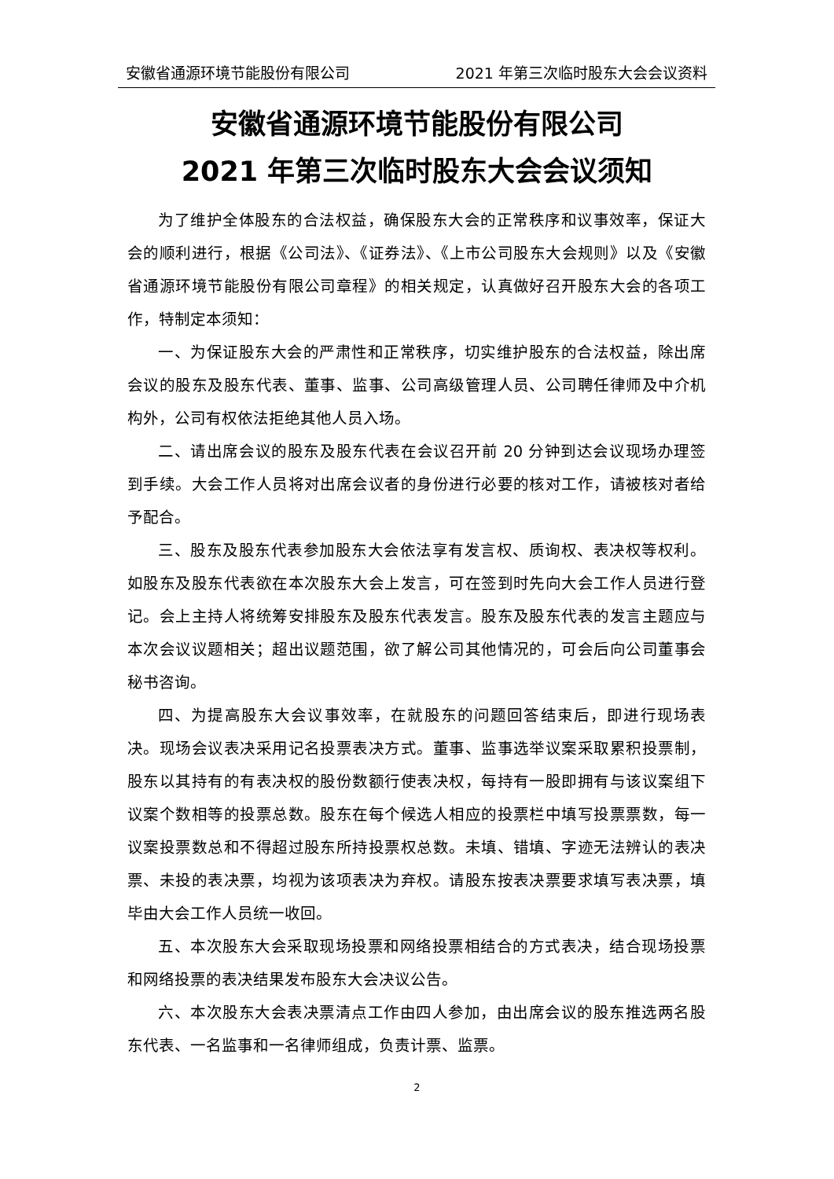安徽省通源环境节能股份有限公司 2021 年第三次临时股东大会会议资料
安徽省通源环境节能股份有限公司
2021 年第三次临时股东大会会议须知
为了维护全体股东的合法权益，确保股东大会的正常秩序和议事效率，保证大会的顺利进行，根据《公司法》、《证券法》、《上市公司股东大会规则》以及《安徽省通源环境节能股份有限公司章程》的相关规定，认真做好召开股东大会的各项工作，特制定本须知：
一、为保证股东大会的严肃性和正常秩序，切实维护股东的合法权益，除出席会议的股东及股东代表、董事、监事、公司高级管理人员、公司聘任律师及中介机构外，公司有权依法拒绝其他人员入场。
二、请出席会议的股东及股东代表在会议召开前 20 分钟到达会议现场办理签到手续。大会工作人员将对出席会议者的身份进行必要的核对工作，请被核对者给予配合。
三、股东及股东代表参加股东大会依法享有发言权、质询权、表决权等权利。如股东及股东代表欲在本次股东大会上发言，可在签到时先向大会工作人员进行登记。会上主持人将统筹安排股东及股东代表发言。股东及股东代表的发言主题应与本次会议议题相关；超出议题范围，欲了解公司其他情况的，可会后向公司董事会秘书咨询。
四、为提高股东大会议事效率，在就股东的问题回答结束后，即进行现场表决。现场会议表决采用记名投票表决方式。董事、监事选举议案采取累积投票制，股东以其持有的有表决权的股份数额行使表决权，每持有一股即拥有与该议案组下议案个数相等的投票总数。股东在每个候选人相应的投票栏中填写投票票数，每一议案投票数总和不得超过股东所持投票权总数。未填、错填、字迹无法辨认的表决票、未投的表决票，均视为该项表决为弃权。请股东按表决票要求填写表决票，填毕由大会工作人员统一收回。
五、本次股东大会采取现场投票和网络投票相结合的方式表决，结合现场投票和网络投票的表决结果发布股东大会决议公告。
六、本次股东大会表决票清点工作由四人参加，由出席会议的股东推选两名股东代表、一名监事和一名律师组成，负责计票、监票。
2